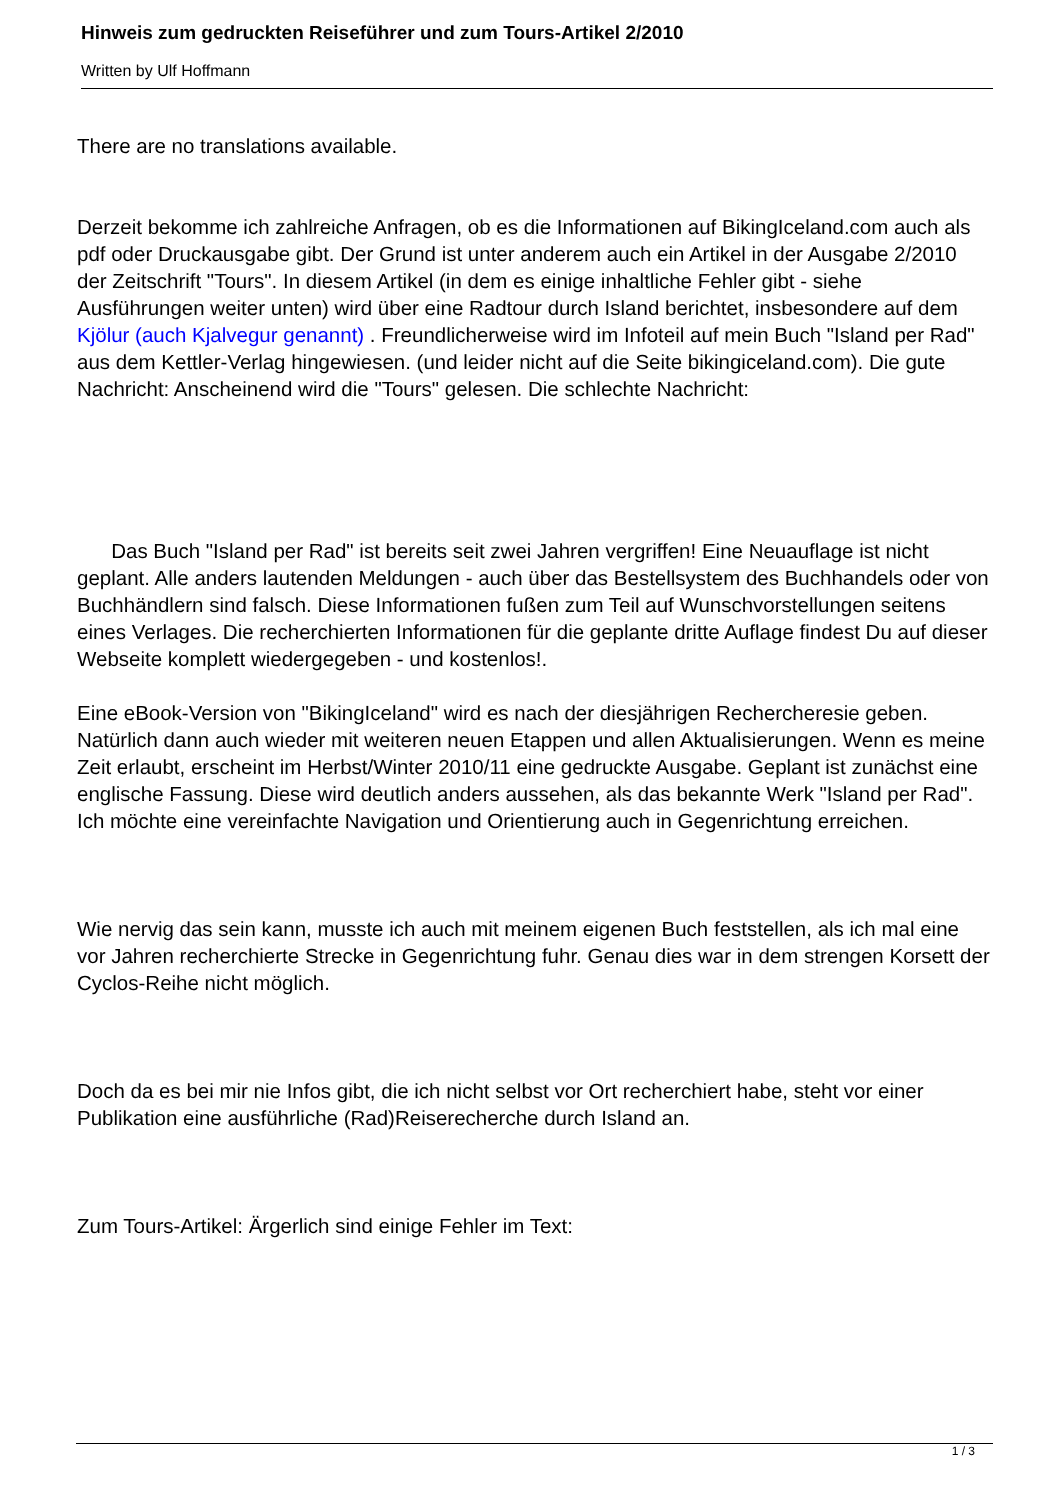Hinweis zum gedruckten Reiseführer und zum Tours-Artikel 2/2010
Written by Ulf Hoffmann
There are no translations available.
Derzeit bekomme ich zahlreiche Anfragen, ob es die Informationen auf BikingIceland.com auch als pdf oder Druckausgabe gibt. Der Grund ist unter anderem auch ein Artikel in der Ausgabe 2/2010 der Zeitschrift "Tours". In diesem Artikel (in dem es einige inhaltliche Fehler gibt - siehe Ausführungen weiter unten) wird über eine Radtour durch Island berichtet, insbesondere auf dem Kjölur (auch Kjalvegur genannt) . Freundlicherweise wird im Infoteil auf mein Buch "Island per Rad" aus dem Kettler-Verlag hingewiesen. (und leider nicht auf die Seite bikingiceland.com). Die gute Nachricht: Anscheinend wird die "Tours" gelesen. Die schlechte Nachricht:
Das Buch "Island per Rad" ist bereits seit zwei Jahren vergriffen! Eine Neuauflage ist nicht geplant. Alle anders lautenden Meldungen - auch über das Bestellsystem des Buchhandels oder von Buchhändlern sind falsch. Diese Informationen fußen zum Teil auf Wunschvorstellungen seitens eines Verlages. Die recherchierten Informationen für die geplante dritte Auflage findest Du auf dieser Webseite komplett wiedergegeben - und kostenlos!.
Eine eBook-Version von "BikingIceland" wird es nach der diesjährigen Rechercheresie geben. Natürlich dann auch wieder mit weiteren neuen Etappen und allen Aktualisierungen. Wenn es meine Zeit erlaubt, erscheint im Herbst/Winter 2010/11 eine gedruckte Ausgabe. Geplant ist zunächst eine englische Fassung. Diese wird deutlich anders aussehen, als das bekannte Werk "Island per Rad". Ich möchte eine vereinfachte Navigation und Orientierung auch in Gegenrichtung erreichen.
Wie nervig das sein kann, musste ich auch mit meinem eigenen Buch feststellen, als ich mal eine vor Jahren recherchierte Strecke in Gegenrichtung fuhr. Genau dies war in dem strengen Korsett der Cyclos-Reihe nicht möglich.
Doch da es bei mir nie Infos gibt, die ich nicht selbst vor Ort recherchiert habe, steht vor einer Publikation eine ausführliche (Rad)Reiserecherche durch Island an.
Zum Tours-Artikel: Ärgerlich sind einige Fehler im Text:
1 / 3